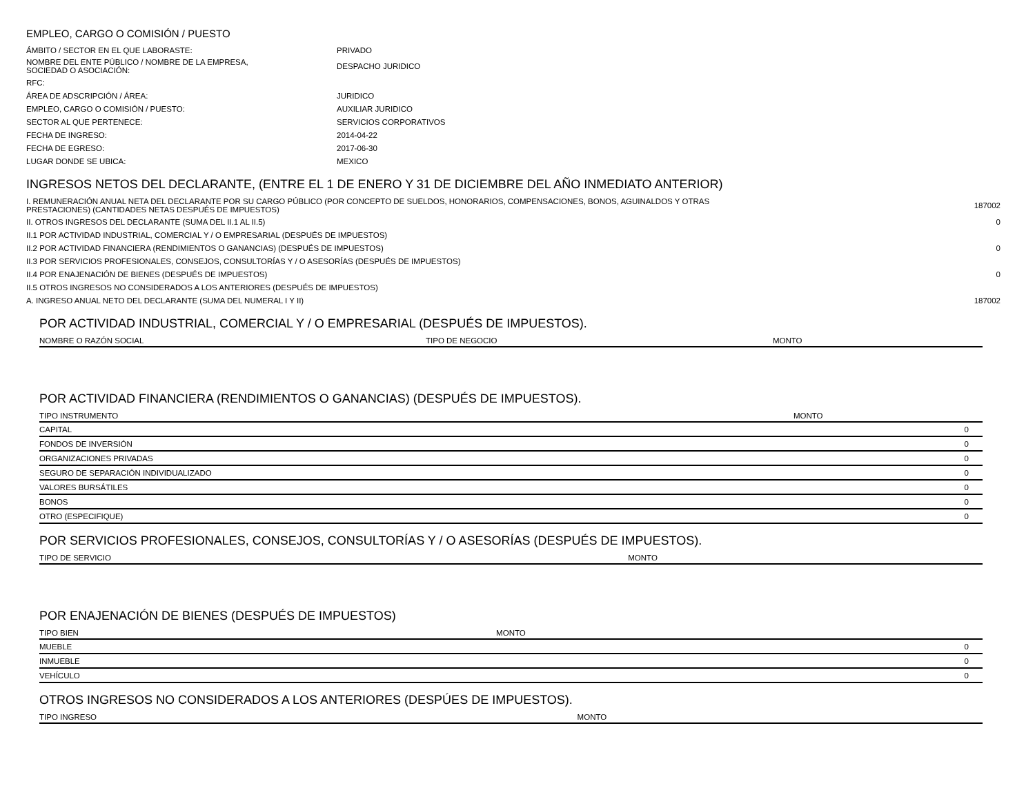EMPLEO, CARGO O COMISIÓN / PUESTO
| ÁMBITO / SECTOR EN EL QUE LABORASTE: | PRIVADO |
| NOMBRE DEL ENTE PÚBLICO / NOMBRE DE LA EMPRESA, SOCIEDAD O ASOCIACIÓN: | DESPACHO JURIDICO |
| RFC: | |
| ÁREA DE ADSCRIPCIÓN / ÁREA: | JURIDICO |
| EMPLEO, CARGO O COMISIÓN / PUESTO: | AUXILIAR JURIDICO |
| SECTOR AL QUE PERTENECE: | SERVICIOS CORPORATIVOS |
| FECHA DE INGRESO: | 2014-04-22 |
| FECHA DE EGRESO: | 2017-06-30 |
| LUGAR DONDE SE UBICA: | MEXICO |
INGRESOS NETOS DEL DECLARANTE, (ENTRE EL 1 DE ENERO Y 31 DE DICIEMBRE DEL AÑO INMEDIATO ANTERIOR)
| I. REMUNERACIÓN ANUAL NETA DEL DECLARANTE POR SU CARGO PÚBLICO (POR CONCEPTO DE SUELDOS, HONORARIOS, COMPENSACIONES, BONOS, AGUINALDOS Y OTRAS PRESTACIONES) (CANTIDADES NETAS DESPUÉS DE IMPUESTOS) | 187002 |
| II. OTROS INGRESOS DEL DECLARANTE (SUMA DEL II.1 AL II.5) | 0 |
| II.1 POR ACTIVIDAD INDUSTRIAL, COMERCIAL Y / O EMPRESARIAL (DESPUÉS DE IMPUESTOS) | |
| II.2 POR ACTIVIDAD FINANCIERA (RENDIMIENTOS O GANANCIAS) (DESPUÉS DE IMPUESTOS) | 0 |
| II.3 POR SERVICIOS PROFESIONALES, CONSEJOS, CONSULTORÍAS Y / O ASESORÍAS (DESPUÉS DE IMPUESTOS) | |
| II.4 POR ENAJENACIÓN DE BIENES (DESPUÉS DE IMPUESTOS) | 0 |
| II.5 OTROS INGRESOS NO CONSIDERADOS A LOS ANTERIORES (DESPUÉS DE IMPUESTOS) | |
| A. INGRESO ANUAL NETO DEL DECLARANTE (SUMA DEL NUMERAL I Y II) | 187002 |
POR ACTIVIDAD INDUSTRIAL, COMERCIAL Y / O EMPRESARIAL (DESPUÉS DE IMPUESTOS).
| NOMBRE O RAZÓN SOCIAL | TIPO DE NEGOCIO | MONTO |
| --- | --- | --- |
POR ACTIVIDAD FINANCIERA (RENDIMIENTOS O GANANCIAS) (DESPUÉS DE IMPUESTOS).
| TIPO INSTRUMENTO | MONTO |
| --- | --- |
| CAPITAL | 0 |
| FONDOS DE INVERSIÓN | 0 |
| ORGANIZACIONES PRIVADAS | 0 |
| SEGURO DE SEPARACIÓN INDIVIDUALIZADO | 0 |
| VALORES BURSÁTILES | 0 |
| BONOS | 0 |
| OTRO (ESPECIFIQUE) | 0 |
POR SERVICIOS PROFESIONALES, CONSEJOS, CONSULTORÍAS Y / O ASESORÍAS (DESPUÉS DE IMPUESTOS).
| TIPO DE SERVICIO | MONTO |
| --- | --- |
POR ENAJENACIÓN DE BIENES (DESPUÉS DE IMPUESTOS)
| TIPO BIEN | MONTO |
| --- | --- |
| MUEBLE | 0 |
| INMUEBLE | 0 |
| VEHÍCULO | 0 |
OTROS INGRESOS NO CONSIDERADOS A LOS ANTERIORES (DESPÚES DE IMPUESTOS).
| TIPO INGRESO | MONTO |
| --- | --- |